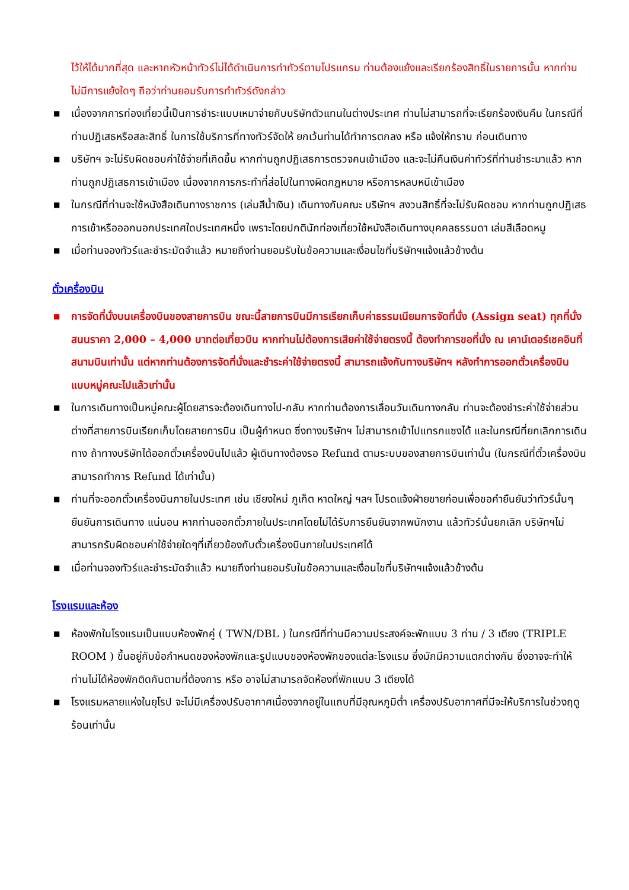ไว้ให้ได้มากที่สุด และหากหัวหน้าทัวร์ไม่ได้ดำเนินการทำทัวร์ตามโปรแกรม ท่านต้องแย้งและเรียกร้องสิทธิ์ในรายการนั้น หากท่านไม่มีการแย้งใดๆ ถือว่าท่านยอมรับการทำทัวร์ดังกล่าว
■ เนื่องจากการท่องเที่ยวนี้เป็นการชำระแบบเหมาจ่ายกับบริษัทตัวแทนในต่างประเทศ ท่านไม่สามารถที่จะเรียกร้องเงินคืน ในกรณีที่ท่านปฏิเสธหรือสละสิทธิ์ ในการใช้บริการที่ทางทัวร์จัดให้ ยกเว้นท่านได้ทำการตกลง หรือ แจ้งให้ทราบ ก่อนเดินทาง
■ บริษัทฯ จะไม่รับผิดชอบค่าใช้จ่ายที่เกิดขึ้น หากท่านถูกปฏิเสธการตรวจคนเข้าเมือง และจะไม่คืนเงินค่าทัวร์ที่ท่านชำระมาแล้ว หากท่านถูกปฏิเสธการเข้าเมือง เนื่องจากการกระทำที่ส่อไปในทางผิดกฎหมาย หรือการหลบหนีเข้าเมือง
■ ในกรณีที่ท่านจะใช้หนังสือเดินทางราชการ (เล่มสีน้ำเงิน) เดินทางกับคณะ บริษัทฯ สงวนสิทธิ์ที่จะไม่รับผิดชอบ หากท่านถูกปฏิเสธการเข้าหรือออกนอกประเทศใดประเทศหนึ่ง เพราะโดยปกตินักท่องเที่ยวใช้หนังสือเดินทางบุคคลธรรมดา เล่มสีเลือดหมู
■ เมื่อท่านจองทัวร์และชำระมัดจำแล้ว หมายถึงท่านยอมรับในข้อความและเงื่อนไขที่บริษัทฯแจ้งแล้วข้างต้น
ตั๋วเครื่องบิน
■ การจัดที่นั่งบนเครื่องบินของสายการบิน ขณะนี้สายการบินมีการเรียกเก็บค่าธรรมเนียมการจัดที่นั่ง (Assign seat) ทุกที่นั่ง สนนราคา 2,000 – 4,000 บาทต่อเที่ยวบิน หากท่านไม่ต้องการเสียค่าใช้จ่ายตรงนี้ ต้องทำการขอที่นั่ง ณ เคาน์เตอร์เชคอินที่สนามบินเท่านั้น แต่หากท่านต้องการจัดที่นั่งและชำระค่าใช้จ่ายตรงนี้ สามารถแจ้งกับทางบริษัทฯ หลังทำการออกตั๋วเครื่องบินแบบหมู่คณะไปแล้วเท่านั้น
■ ในการเดินทางเป็นหมู่คณะผู้โดยสารจะต้องเดินทางไป-กลับ หากท่านต้องการเลื่อนวันเดินทางกลับ ท่านจะต้องชำระค่าใช้จ่ายส่วนต่างที่สายการบินเรียกเก็บโดยสายการบิน เป็นผู้กำหนด ซึ่งทางบริษัทฯ ไม่สามารถเข้าไปแทรกแซงได้ และในกรณีที่ยกเลิกการเดินทาง ถ้าทางบริษัทได้ออกตั๋วเครื่องบินไปแล้ว ผู้เดินทางต้องรอ Refund ตามระบบของสายการบินเท่านั้น (ในกรณีที่ตั๋วเครื่องบินสามารถทำการ Refund ได้เท่านั้น)
■ ท่านที่จะออกตั๋วเครื่องบินภายในประเทศ เช่น เชียงใหม่ ภูเก็ต หาดใหญ่ ฯลฯ โปรดแจ้งฝ่ายขายก่อนเพื่อขอคำยืนยันว่าทัวร์นั้นๆ ยืนยันการเดินทาง แน่นอน หากท่านออกตั๋วภายในประเทศโดยไม่ได้รับการยืนยันจากพนักงาน แล้วทัวร์นั้นยกเลิก บริษัทฯไม่สามารถรับผิดชอบค่าใช้จ่ายใดๆที่เกี่ยวข้องกับตั๋วเครื่องบินภายในประเทศได้
■ เมื่อท่านจองทัวร์และชำระมัดจำแล้ว หมายถึงท่านยอมรับในข้อความและเงื่อนไขที่บริษัทฯแจ้งแล้วข้างต้น
โรงแรมและห้อง
■ ห้องพักในโรงแรมเป็นแบบห้องพักคู่ ( TWN/DBL ) ในกรณีที่ท่านมีความประสงค์จะพักแบบ 3 ท่าน / 3 เตียง (TRIPLE ROOM ) ขึ้นอยู่กับข้อกำหนดของห้องพักและรูปแบบของห้องพักของแต่ละโรงแรม ซึ่งมักมีความแตกต่างกัน ซึ่งอาจจะทำให้ท่านไม่ได้ห้องพักติดกันตามที่ต้องการ หรือ อาจไม่สามารถจัดห้องที่พักแบบ 3 เตียงได้
■ โรงแรมหลายแห่งในยุโรป จะไม่มีเครื่องปรับอากาศเนื่องจากอยู่ในแถบที่มีอุณหภูมิต่ำ เครื่องปรับอากาศที่มีจะให้บริการในช่วงฤดูร้อนเท่านั้น